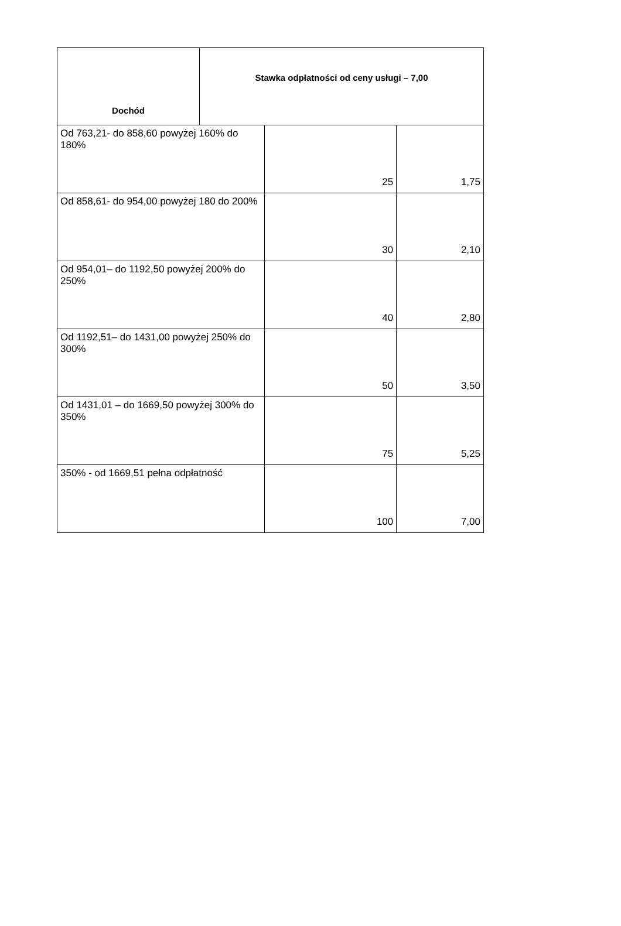| Dochód | Stawka odpłatności od ceny usługi – 7,00 | | |
| --- | --- | --- | --- |
| Od 763,21- do 858,60 powyżej 160% do 180% | | 25 | 1,75 |
| Od 858,61- do 954,00 powyżej 180 do 200% | | 30 | 2,10 |
| Od 954,01– do 1192,50 powyżej 200% do 250% | | 40 | 2,80 |
| Od 1192,51– do 1431,00 powyżej 250% do 300% | | 50 | 3,50 |
| Od 1431,01 – do 1669,50 powyżej 300% do 350% | | 75 | 5,25 |
| 350% - od 1669,51 pełna odpłatność | | 100 | 7,00 |